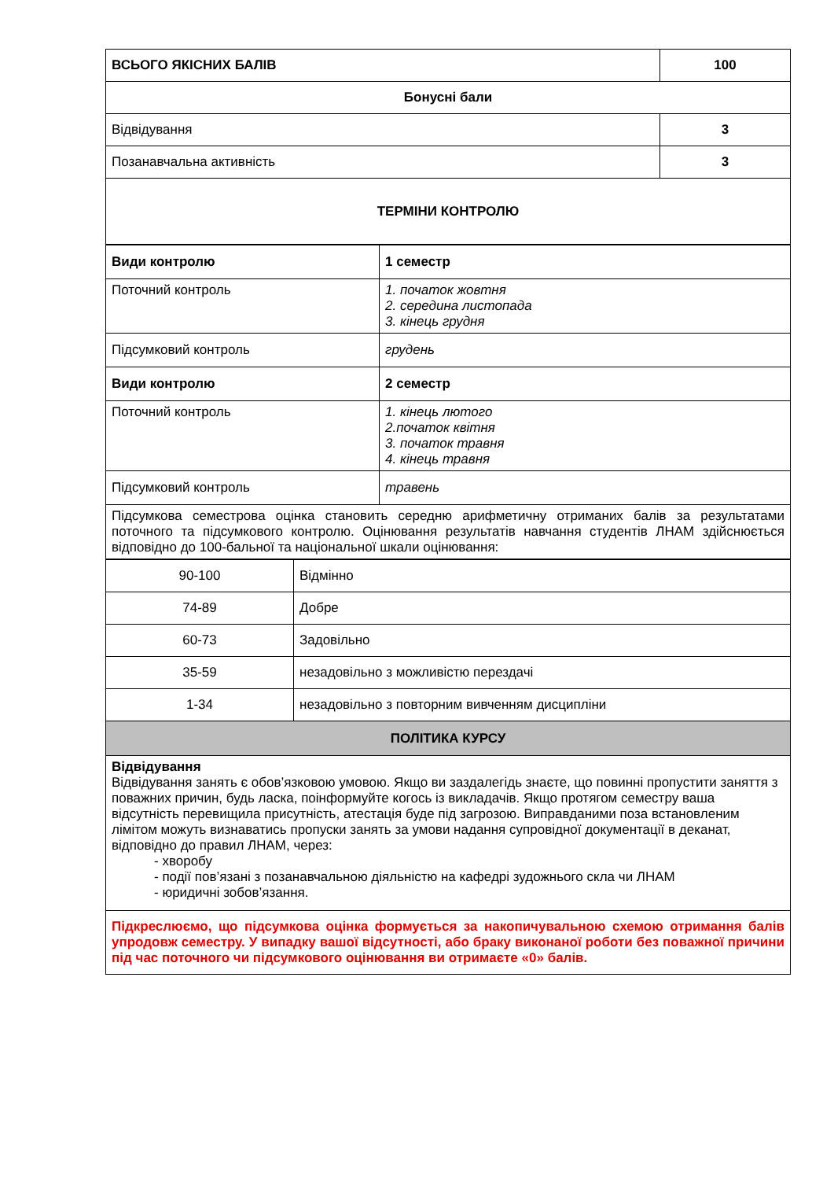| ВСЬОГО ЯКІСНИХ БАЛІВ | 100 |
| Бонусні бали | |
| Відвідування | 3 |
| Позанавчальна активність | 3 |
| ТЕРМІНИ КОНТРОЛЮ | |
| Види контролю | 1 семестр |
| Поточний контроль | 1. початок жовтня 2. середина листопада 3. кінець грудня |
| Підсумковий контроль | грудень |
| Види контролю | 2 семестр |
| Поточний контроль | 1. кінець лютого 2.початок квітня 3. початок травня 4. кінець травня |
| Підсумковий контроль | травень |
| Підсумкова семестрова оцінка становить середню арифметичну отриманих балів за результатами поточного та підсумкового контролю. Оцінювання результатів навчання студентів ЛНАМ здійснюється відповідно до 100-бальної та національної шкали оцінювання: | |
| 90-100 | Відмінно |
| 74-89 | Добре |
| 60-73 | Задовільно |
| 35-59 | незадовільно з можливістю перездачі |
| 1-34 | незадовільно з повторним вивченням дисципліни |
| ПОЛІТИКА КУРСУ | |
| Відвідування Відвідування занять є обов’язковою умовою. Якщо ви заздалегідь знаєте, що повинні пропустити заняття з поважних причин, будь ласка, поінформуйте когось із викладачів. Якщо протягом семестру ваша відсутність перевищила присутність, атестація буде під загрозою. Виправданими поза встановленим лімітом можуть визнаватись пропуски занять за умови надання супровідної документації в деканат, відповідно до правил ЛНАМ, через: - хворобу - події пов’язані з позанавчальною діяльністю на кафедрі зудожнього скла чи ЛНАМ - юридичні зобов’язання. | |
| Підкреслюємо, що підсумкова оцінка формується за накопичувальною схемою отримання балів упродовж семестру. У випадку вашої відсутності, або браку виконаної роботи без поважної причини під час поточного чи підсумкового оцінювання ви отримаєте «0» балів. | |